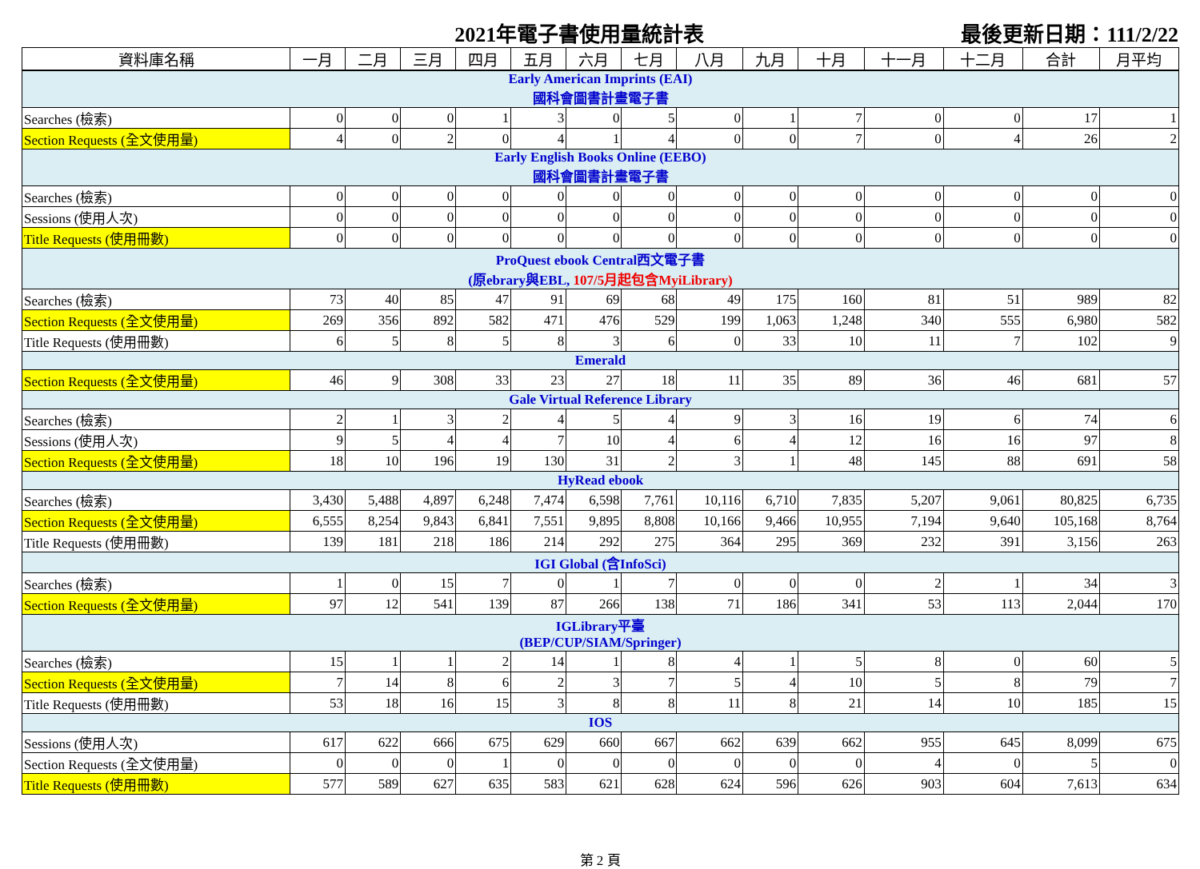2021年電子書使用量統計表 最後更新日期：111/2/22
| 資料庫名稱 | 一月 | 二月 | 三月 | 四月 | 五月 | 六月 | 七月 | 八月 | 九月 | 十月 | 十一月 | 十二月 | 合計 | 月平均 |
| --- | --- | --- | --- | --- | --- | --- | --- | --- | --- | --- | --- | --- | --- | --- |
| Early American Imprints (EAI) 國科會圖書計畫電子書 | | | | | | | | | | | | | | |
| Searches (檢索) | 0 | 0 | 0 | 1 | 3 | 0 | 5 | 0 | 1 | 7 | 0 | 0 | 17 | 1 |
| Section Requests (全文使用量) | 4 | 0 | 2 | 0 | 4 | 1 | 4 | 0 | 0 | 7 | 0 | 4 | 26 | 2 |
| Early English Books Online (EEBO) 國科會圖書計畫電子書 | | | | | | | | | | | | | | |
| Searches (檢索) | 0 | 0 | 0 | 0 | 0 | 0 | 0 | 0 | 0 | 0 | 0 | 0 | 0 | 0 |
| Sessions (使用人次) | 0 | 0 | 0 | 0 | 0 | 0 | 0 | 0 | 0 | 0 | 0 | 0 | 0 | 0 |
| Title Requests (使用冊數) | 0 | 0 | 0 | 0 | 0 | 0 | 0 | 0 | 0 | 0 | 0 | 0 | 0 | 0 |
| ProQuest ebook Central西文電子書 (原ebrary與EBL, 107/5月起包含MyiLibrary) | | | | | | | | | | | | | | |
| Searches (檢索) | 73 | 40 | 85 | 47 | 91 | 69 | 68 | 49 | 175 | 160 | 81 | 51 | 989 | 82 |
| Section Requests (全文使用量) | 269 | 356 | 892 | 582 | 471 | 476 | 529 | 199 | 1,063 | 1,248 | 340 | 555 | 6,980 | 582 |
| Title Requests (使用冊數) | 6 | 5 | 8 | 5 | 8 | 3 | 6 | 0 | 33 | 10 | 11 | 7 | 102 | 9 |
| Emerald | | | | | | | | | | | | | | |
| Section Requests (全文使用量) | 46 | 9 | 308 | 33 | 23 | 27 | 18 | 11 | 35 | 89 | 36 | 46 | 681 | 57 |
| Gale Virtual Reference Library | | | | | | | | | | | | | | |
| Searches (檢索) | 2 | 1 | 3 | 2 | 4 | 5 | 4 | 9 | 3 | 16 | 19 | 6 | 74 | 6 |
| Sessions (使用人次) | 9 | 5 | 4 | 4 | 7 | 10 | 4 | 6 | 4 | 12 | 16 | 16 | 97 | 8 |
| Section Requests (全文使用量) | 18 | 10 | 196 | 19 | 130 | 31 | 2 | 3 | 1 | 48 | 145 | 88 | 691 | 58 |
| HyRead ebook | | | | | | | | | | | | | | |
| Searches (檢索) | 3,430 | 5,488 | 4,897 | 6,248 | 7,474 | 6,598 | 7,761 | 10,116 | 6,710 | 7,835 | 5,207 | 9,061 | 80,825 | 6,735 |
| Section Requests (全文使用量) | 6,555 | 8,254 | 9,843 | 6,841 | 7,551 | 9,895 | 8,808 | 10,166 | 9,466 | 10,955 | 7,194 | 9,640 | 105,168 | 8,764 |
| Title Requests (使用冊數) | 139 | 181 | 218 | 186 | 214 | 292 | 275 | 364 | 295 | 369 | 232 | 391 | 3,156 | 263 |
| IGI Global (含InfoSci) | | | | | | | | | | | | | | |
| Searches (檢索) | 1 | 0 | 15 | 7 | 0 | 1 | 7 | 0 | 0 | 0 | 2 | 1 | 34 | 3 |
| Section Requests (全文使用量) | 97 | 12 | 541 | 139 | 87 | 266 | 138 | 71 | 186 | 341 | 53 | 113 | 2,044 | 170 |
| IGLibrary平臺 (BEP/CUP/SIAM/Springer) | | | | | | | | | | | | | | |
| Searches (檢索) | 15 | 1 | 1 | 2 | 14 | 1 | 8 | 4 | 1 | 5 | 8 | 0 | 60 | 5 |
| Section Requests (全文使用量) | 7 | 14 | 8 | 6 | 2 | 3 | 7 | 5 | 4 | 10 | 5 | 8 | 79 | 7 |
| Title Requests (使用冊數) | 53 | 18 | 16 | 15 | 3 | 8 | 8 | 11 | 8 | 21 | 14 | 10 | 185 | 15 |
| IOS | | | | | | | | | | | | | | |
| Sessions (使用人次) | 617 | 622 | 666 | 675 | 629 | 660 | 667 | 662 | 639 | 662 | 955 | 645 | 8,099 | 675 |
| Section Requests (全文使用量) | 0 | 0 | 0 | 1 | 0 | 0 | 0 | 0 | 0 | 0 | 4 | 0 | 5 | 0 |
| Title Requests (使用冊數) | 577 | 589 | 627 | 635 | 583 | 621 | 628 | 624 | 596 | 626 | 903 | 604 | 7,613 | 634 |
第 2 頁